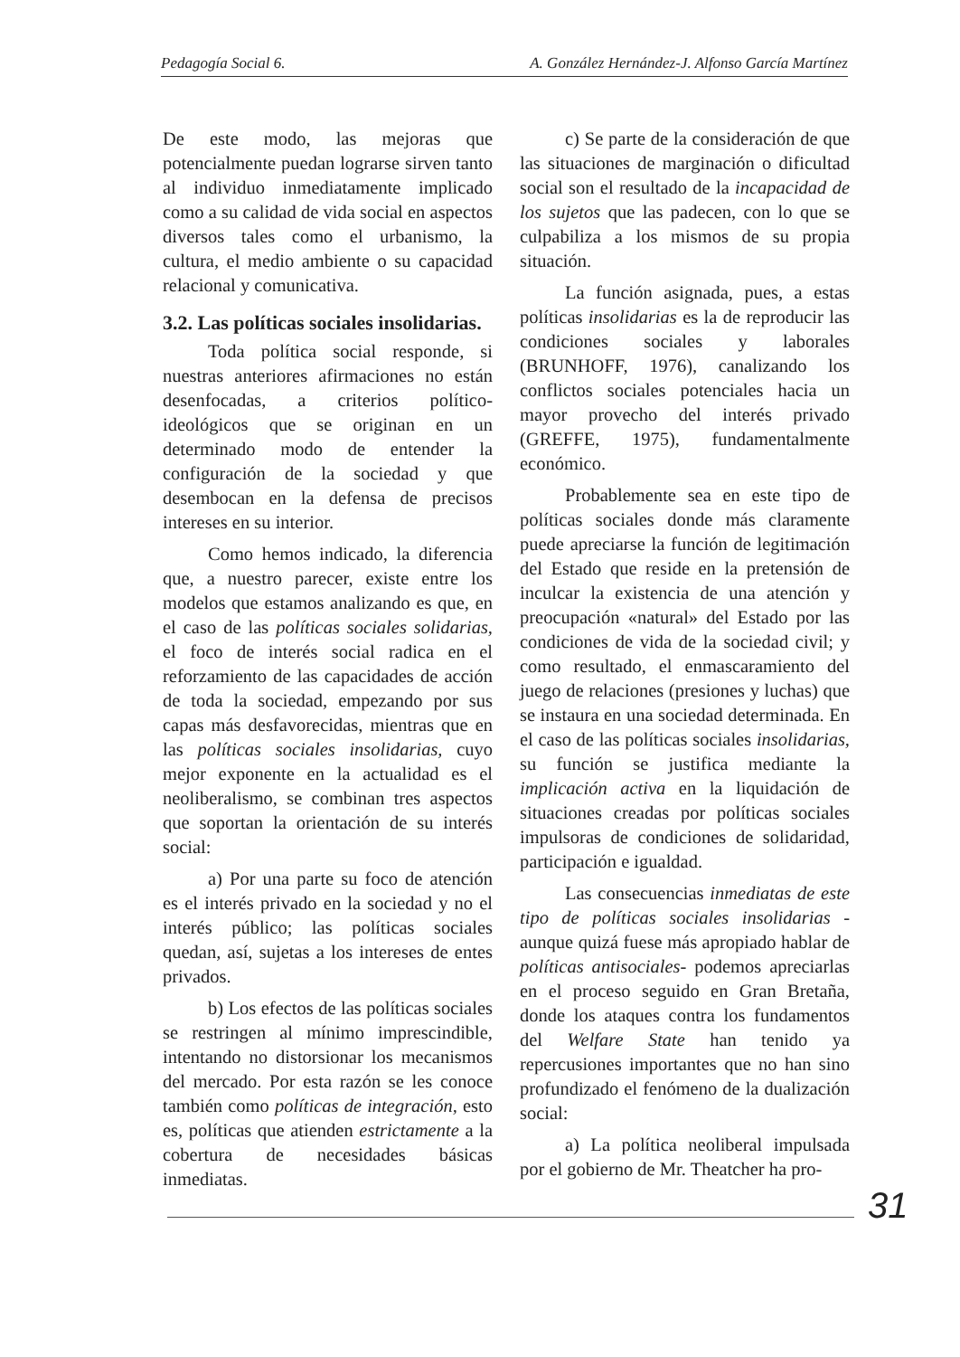Pedagogía Social 6. A. González Hernández-J. Alfonso García Martínez
De este modo, las mejoras que potencialmente puedan lograrse sirven tanto al individuo inmediatamente implicado como a su calidad de vida social en aspectos diversos tales como el urbanismo, la cultura, el medio ambiente o su capacidad relacional y comunicativa.
3.2. Las políticas sociales insolidarias.
Toda política social responde, si nuestras anteriores afirmaciones no están desenfocadas, a criterios político-ideológicos que se originan en un determinado modo de entender la configuración de la sociedad y que desembocan en la defensa de precisos intereses en su interior.
Como hemos indicado, la diferencia que, a nuestro parecer, existe entre los modelos que estamos analizando es que, en el caso de las políticas sociales solidarias, el foco de interés social radica en el reforzamiento de las capacidades de acción de toda la sociedad, empezando por sus capas más desfavorecidas, mientras que en las políticas sociales insolidarias, cuyo mejor exponente en la actualidad es el neoliberalismo, se combinan tres aspectos que soportan la orientación de su interés social:
a) Por una parte su foco de atención es el interés privado en la sociedad y no el interés público; las políticas sociales quedan, así, sujetas a los intereses de entes privados.
b) Los efectos de las políticas sociales se restringen al mínimo imprescindible, intentando no distorsionar los mecanismos del mercado. Por esta razón se les conoce también como políticas de integración, esto es, políticas que atienden estrictamente a la cobertura de necesidades básicas inmediatas.
c) Se parte de la consideración de que las situaciones de marginación o dificultad social son el resultado de la incapacidad de los sujetos que las padecen, con lo que se culpabiliza a los mismos de su propia situación.
La función asignada, pues, a estas políticas insolidarias es la de reproducir las condiciones sociales y laborales (BRUNHOFF, 1976), canalizando los conflictos sociales potenciales hacia un mayor provecho del interés privado (GREFFE, 1975), fundamentalmente económico.
Probablemente sea en este tipo de políticas sociales donde más claramente puede apreciarse la función de legitimación del Estado que reside en la pretensión de inculcar la existencia de una atención y preocupación «natural» del Estado por las condiciones de vida de la sociedad civil; y como resultado, el enmascaramiento del juego de relaciones (presiones y luchas) que se instaura en una sociedad determinada. En el caso de las políticas sociales insolidarias, su función se justifica mediante la implicación activa en la liquidación de situaciones creadas por políticas sociales impulsoras de condiciones de solidaridad, participación e igualdad.
Las consecuencias inmediatas de este tipo de políticas sociales insolidarias -aunque quizá fuese más apropiado hablar de políticas antisociales- podemos apreciarlas en el proceso seguido en Gran Bretaña, donde los ataques contra los fundamentos del Welfare State han tenido ya repercusiones importantes que no han sino profundizado el fenómeno de la dualización social:
a) La política neoliberal impulsada por el gobierno de Mr. Theatcher ha pro-
31